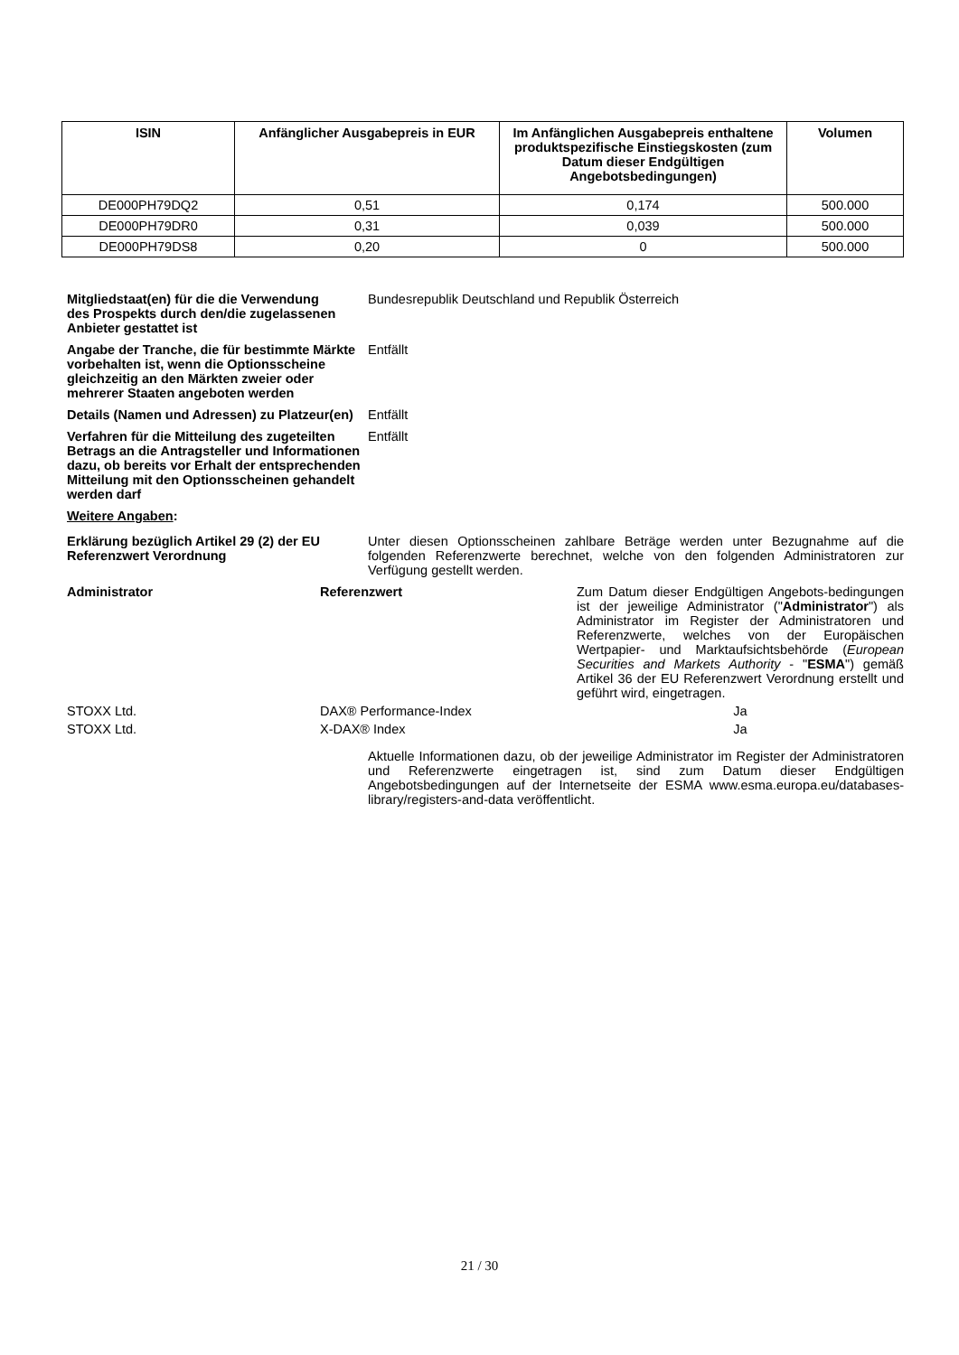| ISIN | Anfänglicher Ausgabepreis in EUR | Im Anfänglichen Ausgabepreis enthaltene produktspezifische Einstiegskosten (zum Datum dieser Endgültigen Angebotsbedingungen) | Volumen |
| --- | --- | --- | --- |
| DE000PH79DQ2 | 0,51 | 0,174 | 500.000 |
| DE000PH79DR0 | 0,31 | 0,039 | 500.000 |
| DE000PH79DS8 | 0,20 | 0 | 500.000 |
Mitgliedstaat(en) für die die Verwendung des Prospekts durch den/die zugelassenen Anbieter gestattet ist
Bundesrepublik Deutschland und Republik Österreich
Angabe der Tranche, die für bestimmte Märkte vorbehalten ist, wenn die Optionsscheine gleichzeitig an den Märkten zweier oder mehrerer Staaten angeboten werden
Entfällt
Details (Namen und Adressen) zu Platzeur(en)
Entfällt
Verfahren für die Mitteilung des zugeteilten Betrags an die Antragsteller und Informationen dazu, ob bereits vor Erhalt der entsprechenden Mitteilung mit den Optionsscheinen gehandelt werden darf
Entfällt
Weitere Angaben:
Erklärung bezüglich Artikel 29 (2) der EU Referenzwert Verordnung
Unter diesen Optionsscheinen zahlbare Beträge werden unter Bezugnahme auf die folgenden Referenzwerte berechnet, welche von den folgenden Administratoren zur Verfügung gestellt werden.
Administrator Referenzwert Zum Datum dieser Endgültigen Angebots-bedingungen ist der jeweilige Administrator ("Administrator") als Administrator im Register der Administratoren und Referenzwerte, welches von der Europäischen Wertpapier- und Marktaufsichtsbehörde (European Securities and Markets Authority - "ESMA") gemäß Artikel 36 der EU Referenzwert Verordnung erstellt und geführt wird, eingetragen.
STOXX Ltd. DAX® Performance-Index Ja
STOXX Ltd. X-DAX® Index Ja
Aktuelle Informationen dazu, ob der jeweilige Administrator im Register der Administratoren und Referenzwerte eingetragen ist, sind zum Datum dieser Endgültigen Angebotsbedingungen auf der Internetseite der ESMA www.esma.europa.eu/databases-library/registers-and-data veröffentlicht.
21 / 30